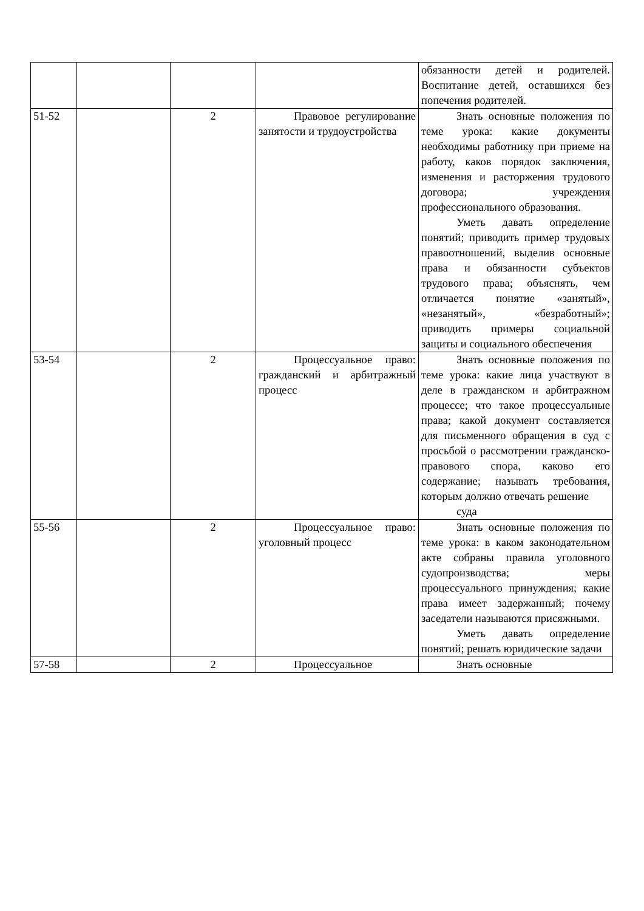| | | | | обязанности детей и родителей. Воспитание детей, оставшихся без попечения родителей. |
| 51-52 | | 2 | Правовое регулирование занятости и трудоустройства | Знать основные положения по теме урока: какие документы необходимы работнику при приеме на работу, каков порядок заключения, изменения и расторжения трудового договора; учреждения профессионального образования. Уметь давать определение понятий; приводить пример трудовых правоотношений, выделив основные права и обязанности субъектов трудового права; объяснять, чем отличается понятие «занятый», «незанятый», «безработный»; приводить примеры социальной защиты и социального обеспечения |
| 53-54 | | 2 | Процессуальное право: гражданский и арбитражный процесс | Знать основные положения по теме урока: какие лица участвуют в деле в гражданском и арбитражном процессе; что такое процессуальные права; какой документ составляется для письменного обращения в суд с просьбой о рассмотрении гражданско-правового спора, каково его содержание; называть требования, которым должно отвечать решение суда |
| 55-56 | | 2 | Процессуальное право: уголовный процесс | Знать основные положения по теме урока: в каком законодательном акте собраны правила уголовного судопроизводства; меры процессуального принуждения; какие права имеет задержанный; почему заседатели называются присяжными. Уметь давать определение понятий; решать юридические задачи |
| 57-58 | | 2 | Процессуальное | Знать основные |